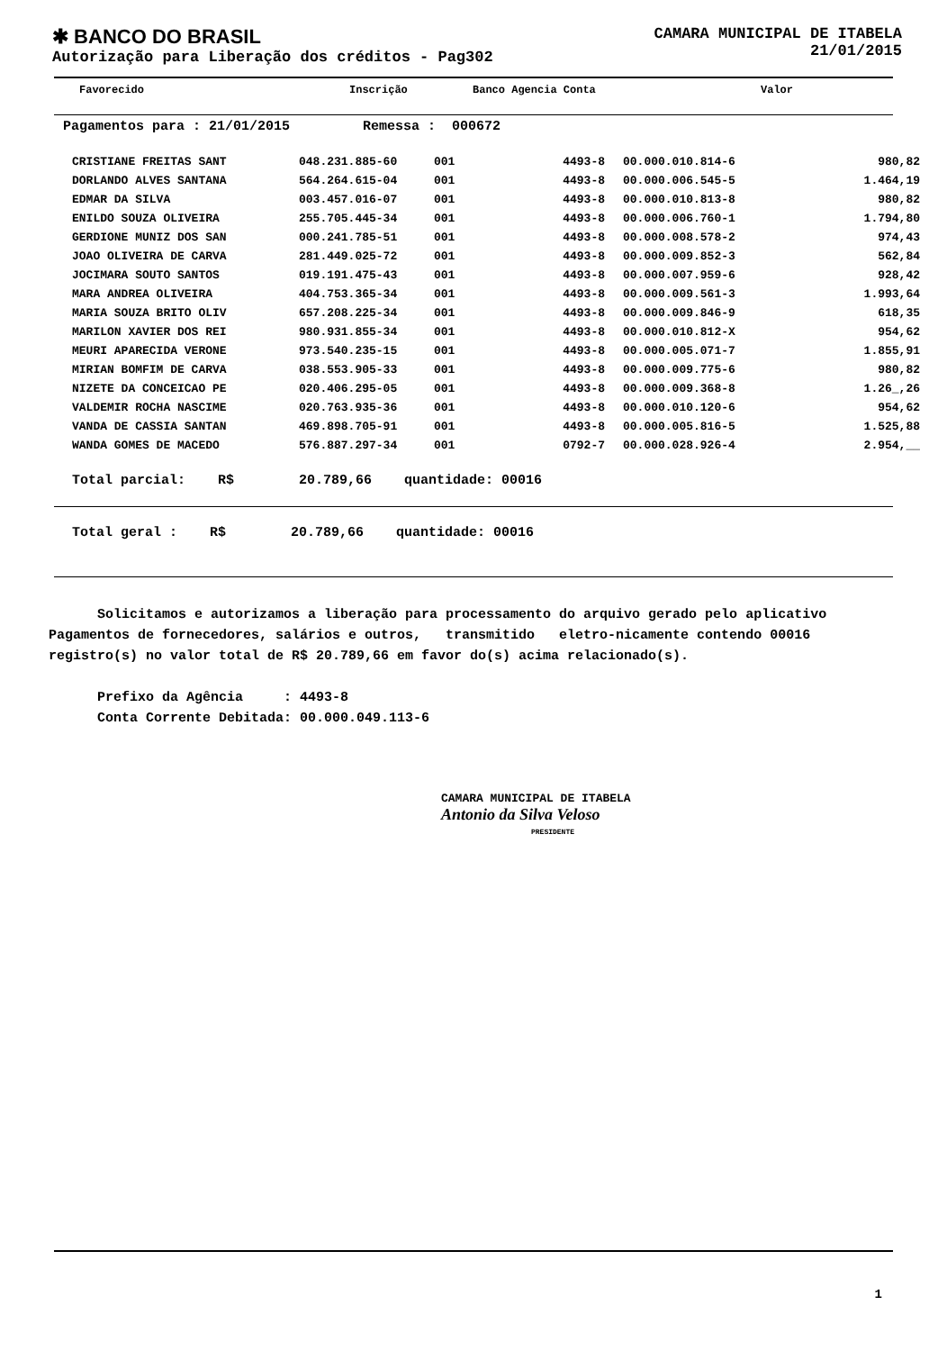✱ BANCO DO BRASIL
Autorização para Liberação dos créditos - Pag302
CAMARA MUNICIPAL DE ITABELA
21/01/2015
Favorecido Inscrição Banco Agencia Conta Valor
Pagamentos para : 21/01/2015 Remessa : 000672
| CRISTIANE FREITAS SANT | 048.231.885-60 | 001 | 4493-8 | 00.000.010.814-6 | 980,82 |
| DORLANDO ALVES SANTANA | 564.264.615-04 | 001 | 4493-8 | 00.000.006.545-5 | 1.464,19 |
| EDMAR DA SILVA | 003.457.016-07 | 001 | 4493-8 | 00.000.010.813-8 | 980,82 |
| ENILDO SOUZA OLIVEIRA | 255.705.445-34 | 001 | 4493-8 | 00.000.006.760-1 | 1.794,80 |
| GERDIONE MUNIZ DOS SAN | 000.241.785-51 | 001 | 4493-8 | 00.000.008.578-2 | 974,43 |
| JOAO OLIVEIRA DE CARVA | 281.449.025-72 | 001 | 4493-8 | 00.000.009.852-3 | 562,84 |
| JOCIMARA SOUTO SANTOS | 019.191.475-43 | 001 | 4493-8 | 00.000.007.959-6 | 928,42 |
| MARA ANDREA OLIVEIRA | 404.753.365-34 | 001 | 4493-8 | 00.000.009.561-3 | 1.993,64 |
| MARIA SOUZA BRITO OLIV | 657.208.225-34 | 001 | 4493-8 | 00.000.009.846-9 | 618,35 |
| MARILON XAVIER DOS REI | 980.931.855-34 | 001 | 4493-8 | 00.000.010.812-X | 954,62 |
| MEURI APARECIDA VERONE | 973.540.235-15 | 001 | 4493-8 | 00.000.005.071-7 | 1.855,91 |
| MIRIAN BOMFIM DE CARVA | 038.553.905-33 | 001 | 4493-8 | 00.000.009.775-6 | 980,82 |
| NIZETE DA CONCEICAO PE | 020.406.295-05 | 001 | 4493-8 | 00.000.009.368-8 | 1.26_,26 |
| VALDEMIR ROCHA NASCIME | 020.763.935-36 | 001 | 4493-8 | 00.000.010.120-6 | 954,62 |
| VANDA DE CASSIA SANTAN | 469.898.705-91 | 001 | 4493-8 | 00.000.005.816-5 | 1.525,88 |
| WANDA GOMES DE MACEDO | 576.887.297-34 | 001 | 0792-7 | 00.000.028.926-4 | 2.954,__ |
Total parcial: R$ 20.789,66 quantidade: 00016
Total geral : R$ 20.789,66 quantidade: 00016
Solicitamos e autorizamos a liberação para processamento do arquivo gerado pelo aplicativo Pagamentos de fornecedores, salários e outros, transmitido eletro-nicamente contendo 00016 registro(s) no valor total de R$ 20.789,66 em favor do(s) acima relacionado(s).
Prefixo da Agência : 4493-8
Conta Corrente Debitada: 00.000.049.113-6
CAMARA MUNICIPAL DE ITABELA
Antonio da Silva Veloso
PRESIDENTE
1